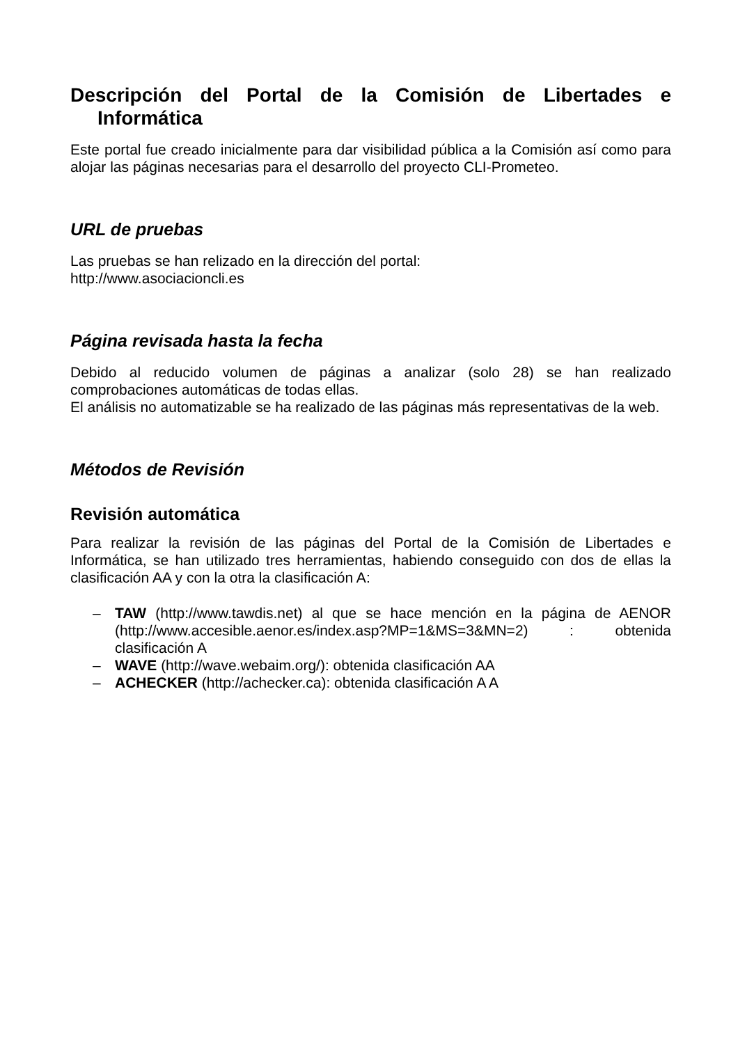Descripción del Portal de la Comisión de Libertades e Informática
Este portal fue creado inicialmente para dar visibilidad pública a la Comisión así como para alojar las páginas necesarias para el desarrollo del proyecto CLI-Prometeo.
URL de pruebas
Las pruebas se han relizado en la dirección del portal:
http://www.asociacioncli.es
Página revisada hasta la fecha
Debido al reducido volumen de páginas a analizar (solo 28) se han realizado comprobaciones automáticas de todas ellas.
El análisis no automatizable se ha realizado de las páginas más representativas de la web.
Métodos de Revisión
Revisión automática
Para realizar la revisión de las páginas del Portal de la Comisión de Libertades e Informática, se han utilizado tres herramientas, habiendo conseguido con dos de ellas la clasificación AA y con la otra la clasificación A:
– TAW (http://www.tawdis.net) al que se hace mención en la página de AENOR (http://www.accesible.aenor.es/index.asp?MP=1&MS=3&MN=2) : obtenida clasificación A
– WAVE (http://wave.webaim.org/): obtenida clasificación AA
– ACHECKER (http://achecker.ca): obtenida clasificación A A